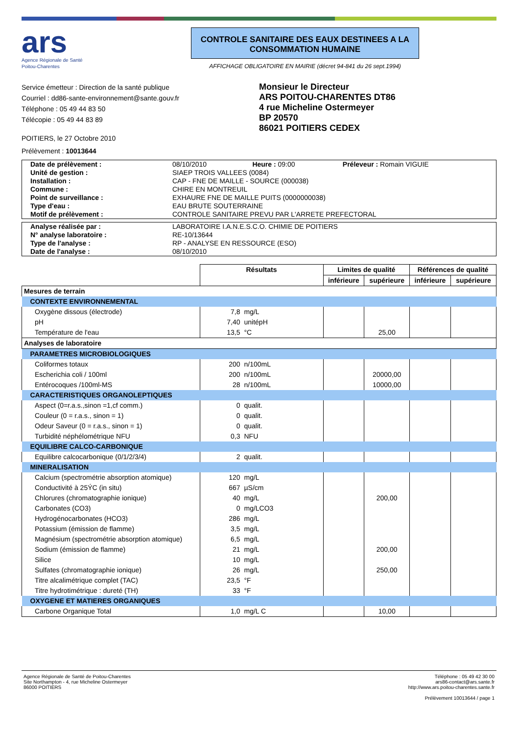ars
Agence Régionale de Santé
Poitou-Charentes
CONTROLE SANITAIRE DES EAUX DESTINEES A LA CONSOMMATION HUMAINE
AFFICHAGE OBLIGATOIRE EN MAIRIE (décret 94-841 du 26 sept.1994)
Service émetteur : Direction de la santé publique
Courriel : dd86-sante-environnement@sante.gouv.fr
Téléphone : 05 49 44 83 50
Télécopie : 05 49 44 83 89
Monsieur le Directeur
ARS POITOU-CHARENTES DT86
4 rue Micheline Ostermeyer
BP 20570
86021 POITIERS CEDEX
POITIERS, le 27 Octobre 2010
Prélèvement : 10013644
| Date de prélèvement : | 08/10/2010 Heure : 09:00 Préleveur : Romain VIGUIE |
| Unité de gestion : | SIAEP TROIS VALLEES (0084) |
| Installation : | CAP - FNE DE MAILLE - SOURCE (000038) |
| Commune : | CHIRE EN MONTREUIL |
| Point de surveillance : | EXHAURE FNE DE MAILLE PUITS (0000000038) |
| Type d'eau : | EAU BRUTE SOUTERRAINE |
| Motif de prélèvement : | CONTROLE SANITAIRE PREVU PAR L'ARRETE PREFECTORAL |
| Analyse réalisée par : | LABORATOIRE I.A.N.E.S.C.O. CHIMIE DE POITIERS |
| N° analyse laboratoire : | RE-10/13644 |
| Type de l'analyse : | RP - ANALYSE EN RESSOURCE (ESO) |
| Date de l'analyse : | 08/10/2010 |
| | Résultats | | Limites de qualité | | Références de qualité | |
| --- | --- | --- | --- | --- | --- | --- |
| | | | inférieure | supérieure | inférieure | supérieure |
| Mesures de terrain | | | | | | |
| CONTEXTE ENVIRONNEMENTAL | | | | | | |
| Oxygène dissous (électrode) | 7,8 | mg/L | | | | |
| pH | 7,40 | unitépH | | | | |
| Température de l'eau | 13,5 | °C | | 25,00 | | |
| Analyses de laboratoire | | | | | | |
| PARAMETRES MICROBIOLOGIQUES | | | | | | |
| Coliformes totaux | 200 | n/100mL | | | | |
| Escherichia coli / 100ml | 200 | n/100mL | | 20000,00 | | |
| Entérocoques /100ml-MS | 28 | n/100mL | | 10000,00 | | |
| CARACTERISTIQUES ORGANOLEPTIQUES | | | | | | |
| Aspect (0=r.a.s.,sinon =1,cf comm.) | 0 | qualit. | | | | |
| Couleur (0 = r.a.s., sinon = 1) | 0 | qualit. | | | | |
| Odeur Saveur (0 = r.a.s., sinon = 1) | 0 | qualit. | | | | |
| Turbidité néphélométrique NFU | 0,3 | NFU | | | | |
| EQUILIBRE CALCO-CARBONIQUE | | | | | | |
| Equilibre calcocarbonique (0/1/2/3/4) | 2 | qualit. | | | | |
| MINERALISATION | | | | | | |
| Calcium (spectrométrie absorption atomique) | 120 | mg/L | | | | |
| Conductivité à 25ÝC (in situ) | 667 | µS/cm | | | | |
| Chlorures (chromatographie ionique) | 40 | mg/L | | 200,00 | | |
| Carbonates (CO3) | 0 | mg/LCO3 | | | | |
| Hydrogénocarbonates (HCO3) | 286 | mg/L | | | | |
| Potassium (émission de flamme) | 3,5 | mg/L | | | | |
| Magnésium (spectrométrie absorption atomique) | 6,5 | mg/L | | | | |
| Sodium (émission de flamme) | 21 | mg/L | | 200,00 | | |
| Silice | 10 | mg/L | | | | |
| Sulfates (chromatographie ionique) | 26 | mg/L | | 250,00 | | |
| Titre alcalimétrique complet (TAC) | 23,5 | °F | | | | |
| Titre hydrotimétrique : dureté (TH) | 33 | °F | | | | |
| OXYGENE ET MATIERES ORGANIQUES | | | | | | |
| Carbone Organique Total | 1,0 | mg/L C | | 10,00 | | |
Agence Régionale de Santé de Poitou-Charentes
Site Northampton - 4, rue Micheline Ostermeyer
86000 POITIERS
Téléphone : 05 49 42 30 00
ars86-contact@ars.sante.fr
http://www.ars.poitou-charentes.sante.fr
Prélèvement 10013644 / page 1